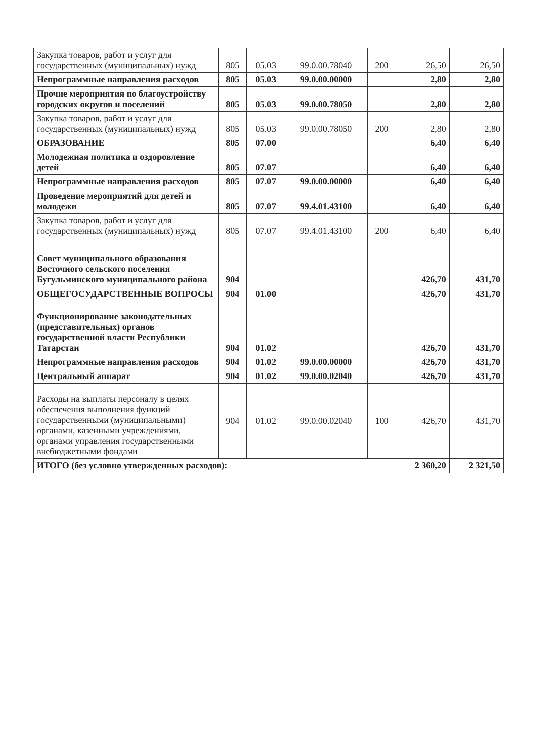| Закупка товаров, работ и услуг для государственных (муниципальных) нужд | 805 | 05.03 | 99.0.00.78040 | 200 | 26,50 | 26,50 |
| Непрограммные направления расходов | 805 | 05.03 | 99.0.00.00000 | | 2,80 | 2,80 |
| Прочие мероприятия по благоустройству городских округов и поселений | 805 | 05.03 | 99.0.00.78050 | | 2,80 | 2,80 |
| Закупка товаров, работ и услуг для государственных (муниципальных) нужд | 805 | 05.03 | 99.0.00.78050 | 200 | 2,80 | 2,80 |
| ОБРАЗОВАНИЕ | 805 | 07.00 | | | 6,40 | 6,40 |
| Молодежная политика и оздоровление детей | 805 | 07.07 | | | 6,40 | 6,40 |
| Непрограммные направления расходов | 805 | 07.07 | 99.0.00.00000 | | 6,40 | 6,40 |
| Проведение мероприятий для детей и молодежи | 805 | 07.07 | 99.4.01.43100 | | 6,40 | 6,40 |
| Закупка товаров, работ и услуг для государственных (муниципальных) нужд | 805 | 07.07 | 99.4.01.43100 | 200 | 6,40 | 6,40 |
| Совет муниципального образования Восточного сельского поселения Бугульминского муниципального района | 904 | | | | 426,70 | 431,70 |
| ОБЩЕГОСУДАРСТВЕННЫЕ ВОПРОСЫ | 904 | 01.00 | | | 426,70 | 431,70 |
| Функционирование законодательных (представительных) органов государственной власти Республики Татарстан | 904 | 01.02 | | | 426,70 | 431,70 |
| Непрограммные направления расходов | 904 | 01.02 | 99.0.00.00000 | | 426,70 | 431,70 |
| Центральный аппарат | 904 | 01.02 | 99.0.00.02040 | | 426,70 | 431,70 |
| Расходы на выплаты персоналу в целях обеспечения выполнения функций государственными (муниципальными) органами, казенными учреждениями, органами управления государственными внебюджетными фондами | 904 | 01.02 | 99.0.00.02040 | 100 | 426,70 | 431,70 |
| ИТОГО (без условно утвержденных расходов): | | | | | 2 360,20 | 2 321,50 |